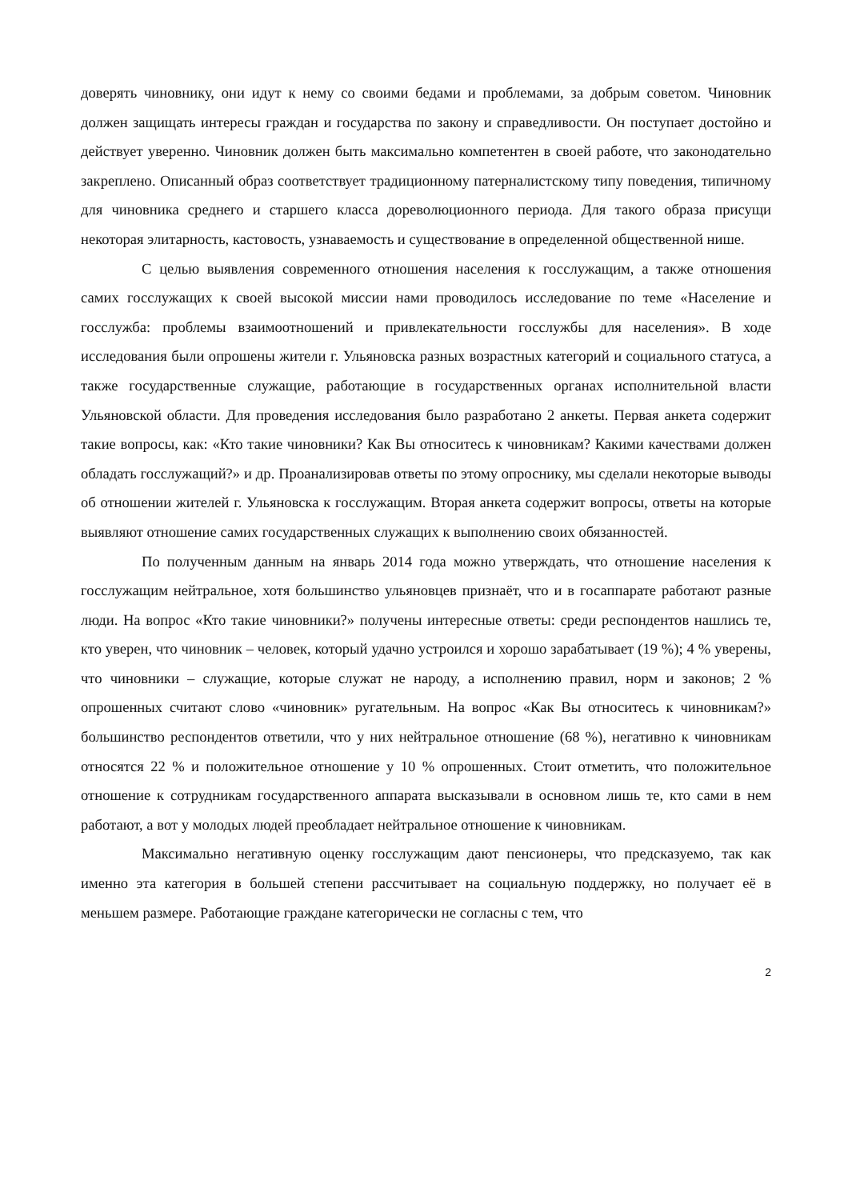доверять чиновнику, они идут к нему со своими бедами и проблемами, за добрым советом. Чиновник должен защищать интересы граждан и государства по закону и справедливости. Он поступает достойно и действует уверенно. Чиновник должен быть максимально компетентен в своей работе, что законодательно закреплено. Описанный образ соответствует традиционному патерналистскому типу поведения, типичному для чиновника среднего и старшего класса дореволюционного периода. Для такого образа присущи некоторая элитарность, кастовость, узнаваемость и существование в определенной общественной нише.
С целью выявления современного отношения населения к госслужащим, а также отношения самих госслужащих к своей высокой миссии нами проводилось исследование по теме «Население и госслужба: проблемы взаимоотношений и привлекательности госслужбы для населения». В ходе исследования были опрошены жители г. Ульяновска разных возрастных категорий и социального статуса, а также государственные служащие, работающие в государственных органах исполнительной власти Ульяновской области. Для проведения исследования было разработано 2 анкеты. Первая анкета содержит такие вопросы, как: «Кто такие чиновники? Как Вы относитесь к чиновникам? Какими качествами должен обладать госслужащий?» и др. Проанализировав ответы по этому опроснику, мы сделали некоторые выводы об отношении жителей г. Ульяновска к госслужащим. Вторая анкета содержит вопросы, ответы на которые выявляют отношение самих государственных служащих к выполнению своих обязанностей.
По полученным данным на январь 2014 года можно утверждать, что отношение населения к госслужащим нейтральное, хотя большинство ульяновцев признаёт, что и в госаппарате работают разные люди. На вопрос «Кто такие чиновники?» получены интересные ответы: среди респондентов нашлись те, кто уверен, что чиновник – человек, который удачно устроился и хорошо зарабатывает (19 %); 4 % уверены, что чиновники – служащие, которые служат не народу, а исполнению правил, норм и законов; 2 % опрошенных считают слово «чиновник» ругательным. На вопрос «Как Вы относитесь к чиновникам?» большинство респондентов ответили, что у них нейтральное отношение (68 %), негативно к чиновникам относятся 22 % и положительное отношение у 10 % опрошенных. Стоит отметить, что положительное отношение к сотрудникам государственного аппарата высказывали в основном лишь те, кто сами в нем работают, а вот у молодых людей преобладает нейтральное отношение к чиновникам.
Максимально негативную оценку госслужащим дают пенсионеры, что предсказуемо, так как именно эта категория в большей степени рассчитывает на социальную поддержку, но получает её в меньшем размере. Работающие граждане категорически не согласны с тем, что
2